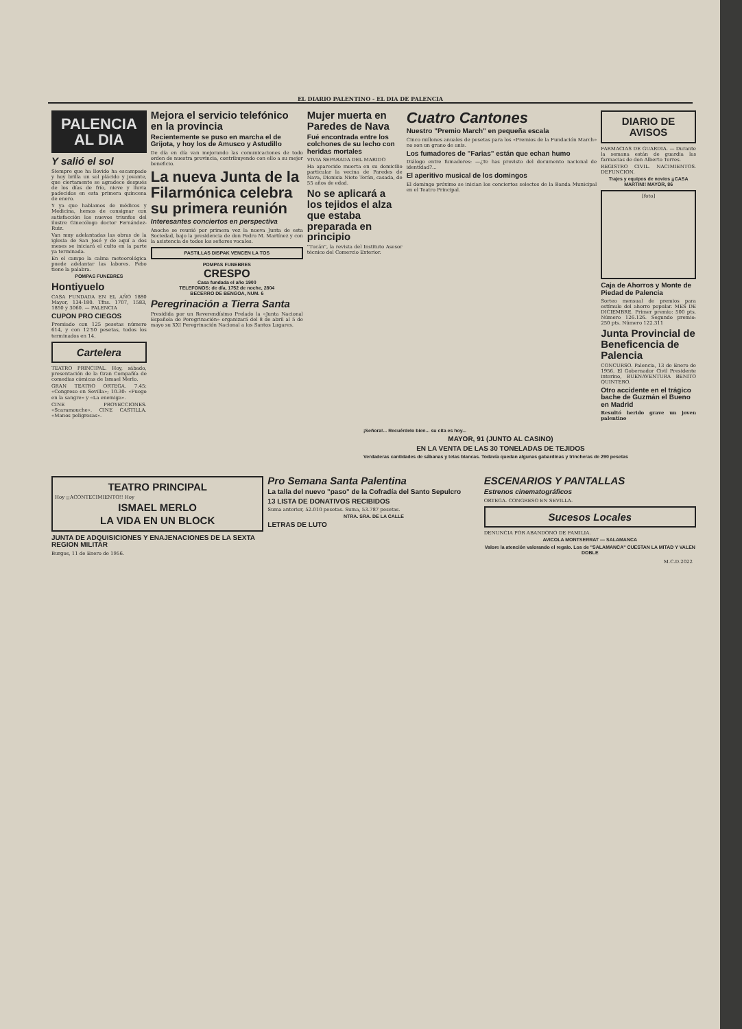EL DIARIO PALENTINO - EL DIA DE PALENCIA
PALENCIA AL DIA
Y salió el sol
Siempre que ha llovido ha escampado y hoy brilla un sol plácido y jovante, que ciertamente se agradece después de los días de frío, nieve y lluvia padecidos en esta primera quincena de enero.
Y ya que hablamos de médicos y Medicina, hemos de consignar con satisfacción los nuevos triunfos del ilustre Ginecólogo doctor Fernández-Ruiz.
Van muy adelantadas las obras de la iglesia de San José y de aquí a dos meses se iniciará el culto en la parte ya terminada.
En el campo la calma meteorológica puede adelantar las labores. Febo tiene la palabra.
POMPAS FUNEBRES
Hontiyuelo
CASA FUNDADA EN EL AÑO 1880 Mayor, 134-180. Tfns. 1707, 1583, 1850 y 3060. — PALENCIA
CUPON PRO CIEGOS
Premiado con 125 pesetas número 614, y con 12'50 pesetas, todos los terminados en 14.
Cartelera
TEATRO PRINCIPAL. Hoy, sábado, presentación de la Gran Compañía de comedias cómicas de Ismael Merlo.
GRAN TEATRO ORTEGA. 7.45: «Congreso en Sevilla»; 10.30: «Fuego en la sangre» y «La enemiga».
CINE PROYECCIONES. «Scaramouche». CINE CASTILLA. «Manos peligrosas».
Mejora el servicio telefónico en la provincia
Recientemente se puso en marcha el de Grijota, y hoy los de Amusco y Astudillo
De día en día van mejorando las comunicaciones de todo orden de nuestra provincia, contribuyendo con ello a su mejor beneficio.
La nueva Junta de la Filarmónica celebra su primera reunión
Interesantes conciertos en perspectiva
Anoche se reunió por primera vez la nueva Junta de esta Sociedad, bajo la presidencia de don Pedro M. Martínez y con la asistencia de todos los señores vocales.
PASTILLAS DISPAK VENCEN LA TOS
POMPAS FUNEBRES
CRESPO
Casa fundada el año 1900
TELEFONOS: de día, 1752 de noche, 2804
BECERRO DE BENGOA, NUM. 6
Peregrinación a Tierra Santa
Presidida por un Reverendísimo Prelado la «Junta Nacional Española de Peregrinación» organizará del 8 de abril al 5 de mayo su XXI Peregrinación Nacional a los Santos Lugares.
Mujer muerta en Paredes de Nava
Fué encontrada entre los colchones de su lecho con heridas mortales
VIVIA SEPARADA DEL MARIDO
Ha aparecido muerta en su domicilio particular la vecina de Paredes de Nava, Dionisia Nieto Terán, casada, de 55 años de edad.
No se aplicará a los tejidos el alza que estaba preparada en principio
"Tucán", la revista del Instituto Asesor técnico del Comercio Exterior.
Cuatro Cantones
Nuestro "Premio March" en pequeña escala
Cinco millones anuales de pesetas para los «Premios de la Fundación March» no son un grano de anís.
Los fumadores de "Farias" están que echan humo
Diálogo entre fumadores: —¿Te has provisto del documento nacional de identidad?...
El aperitivo musical de los domingos
El domingo próximo se inician los conciertos selectos de la Banda Municipal en el Teatro Principal.
DIARIO DE AVISOS
FARMACIAS DE GUARDIA. — Durante la semana están de guardia las farmacias de don Alberto Torres.
REGISTRO CIVIL. NACIMIENTOS. DEFUNCION.
Trajes y equipos de novios ¡¡CASA MARTIN!! MAYOR, 86
[foto]
Caja de Ahorros y Monte de Piedad de Palencia
Sorteo mensual de premios para estímulo del ahorro popular. MES DE DICIEMBRE. Primer premio: 500 pts. Número 126.126. Segundo premio: 250 pts. Número 122.311
Junta Provincial de Beneficencia de Palencia
CONCURSO. Palencia, 13 de Enero de 1956. El Gobernador Civil Presidente interino, BUENAVENTURA BENITO QUINTERO.
Otro accidente en el trágico bache de Guzmán el Bueno en Madrid
Resultó herido grave un joven palentino
¡Señora!... Recuérdelo bien... su cita es hoy...
MAYOR, 91 (JUNTO AL CASINO)
EN LA VENTA DE LAS 30 TONELADAS DE TEJIDOS
Verdaderas cantidades de sábanas y telas blancas. Todavía quedan algunas gabardinas y trincheras de 290 pesetas
TEATRO PRINCIPAL
Hoy ¡¡ACONTECIMIENTO!! Hoy
ISMAEL MERLO
LA VIDA EN UN BLOCK
JUNTA DE ADQUISICIONES Y ENAJENACIONES DE LA SEXTA REGION MILITAR
Burgos, 11 de Enero de 1956.
Pro Semana Santa Palentina
La talla del nuevo "paso" de la Cofradía del Santo Sepulcro
13 LISTA DE DONATIVOS RECIBIDOS
Suma anterior, 52.010 pesetas. Suma, 53.787 pesetas.
NTRA. SRA. DE LA CALLE
LETRAS DE LUTO
ESCENARIOS Y PANTALLAS
Estrenos cinematográficos
ORTEGA. CONGRESO EN SEVILLA.
Sucesos Locales
DENUNCIA POR ABANDONO DE FAMILIA.
AVICOLA MONTSERRAT — SALAMANCA
Valore la atención valorando el regalo. Los de "SALAMANCA" CUESTAN LA MITAD Y VALEN DOBLE
M.C.D.2022